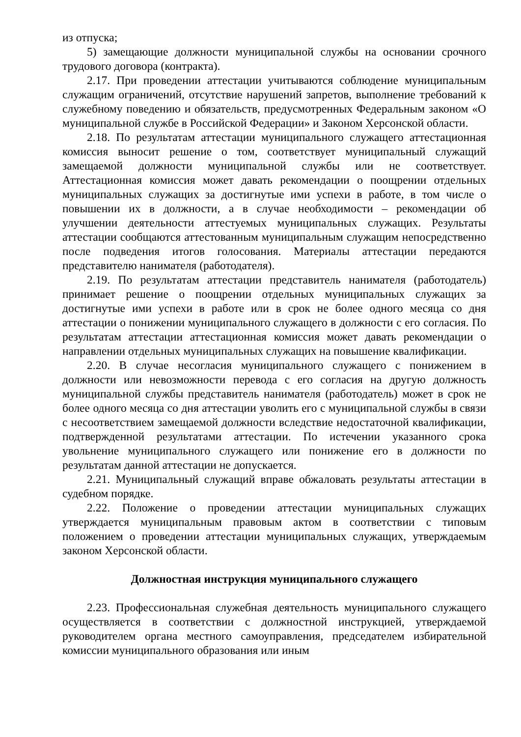из отпуска;
5) замещающие должности муниципальной службы на основании срочного трудового договора (контракта).
2.17. При проведении аттестации учитываются соблюдение муниципальным служащим ограничений, отсутствие нарушений запретов, выполнение требований к служебному поведению и обязательств, предусмотренных Федеральным законом «О муниципальной службе в Российской Федерации» и Законом Херсонской области.
2.18. По результатам аттестации муниципального служащего аттестационная комиссия выносит решение о том, соответствует муниципальный служащий замещаемой должности муниципальной службы или не соответствует. Аттестационная комиссия может давать рекомендации о поощрении отдельных муниципальных служащих за достигнутые ими успехи в работе, в том числе о повышении их в должности, а в случае необходимости – рекомендации об улучшении деятельности аттестуемых муниципальных служащих. Результаты аттестации сообщаются аттестованным муниципальным служащим непосредственно после подведения итогов голосования. Материалы аттестации передаются представителю нанимателя (работодателя).
2.19. По результатам аттестации представитель нанимателя (работодатель) принимает решение о поощрении отдельных муниципальных служащих за достигнутые ими успехи в работе или в срок не более одного месяца со дня аттестации о понижении муниципального служащего в должности с его согласия. По результатам аттестации аттестационная комиссия может давать рекомендации о направлении отдельных муниципальных служащих на повышение квалификации.
2.20. В случае несогласия муниципального служащего с понижением в должности или невозможности перевода с его согласия на другую должность муниципальной службы представитель нанимателя (работодатель) может в срок не более одного месяца со дня аттестации уволить его с муниципальной службы в связи с несоответствием замещаемой должности вследствие недостаточной квалификации, подтвержденной результатами аттестации. По истечении указанного срока увольнение муниципального служащего или понижение его в должности по результатам данной аттестации не допускается.
2.21. Муниципальный служащий вправе обжаловать результаты аттестации в судебном порядке.
2.22. Положение о проведении аттестации муниципальных служащих утверждается муниципальным правовым актом в соответствии с типовым положением о проведении аттестации муниципальных служащих, утверждаемым законом Херсонской области.
Должностная инструкция муниципального служащего
2.23. Профессиональная служебная деятельность муниципального служащего осуществляется в соответствии с должностной инструкцией, утверждаемой руководителем органа местного самоуправления, председателем избирательной комиссии муниципального образования или иным